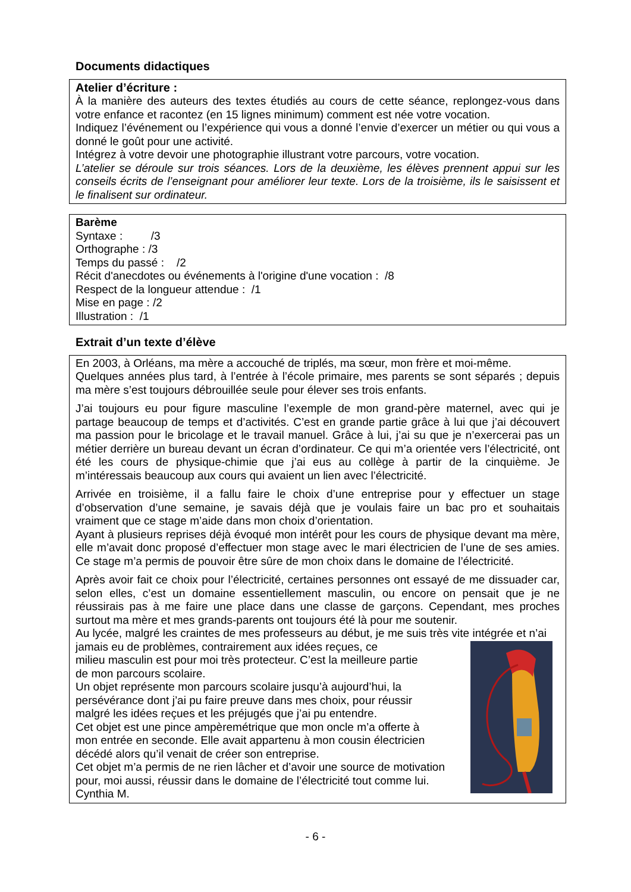Documents didactiques
Atelier d’écriture :
À la manière des auteurs des textes étudiés au cours de cette séance, replongez-vous dans votre enfance et racontez (en 15 lignes minimum) comment est née votre vocation.
Indiquez l’événement ou l’expérience qui vous a donné l’envie d’exercer un métier ou qui vous a donné le goût pour une activité.
Intégrez à votre devoir une photographie illustrant votre parcours, votre vocation.
L’atelier se déroule sur trois séances. Lors de la deuxième, les élèves prennent appui sur les conseils écrits de l’enseignant pour améliorer leur texte. Lors de la troisième, ils le saisissent et le finalisent sur ordinateur.
Barème
Syntaxe : /3
Orthographe : /3
Temps du passé : /2
Récit d'anecdotes ou événements à l'origine d'une vocation : /8
Respect de la longueur attendue : /1
Mise en page : /2
Illustration : /1
Extrait d’un texte d’élève
En 2003, à Orléans, ma mère a accouché de triplés, ma sœur, mon frère et moi-même.
Quelques années plus tard, à l’entrée à l’école primaire, mes parents se sont séparés ; depuis ma mère s’est toujours débrouillée seule pour élever ses trois enfants.
J’ai toujours eu pour figure masculine l’exemple de mon grand-père maternel, avec qui je partage beaucoup de temps et d’activités. C’est en grande partie grâce à lui que j’ai découvert ma passion pour le bricolage et le travail manuel. Grâce à lui, j’ai su que je n’exercerai pas un métier derrière un bureau devant un écran d’ordinateur. Ce qui m’a orientée vers l’électricité, ont été les cours de physique-chimie que j’ai eus au collège à partir de la cinquième. Je m’intéressais beaucoup aux cours qui avaient un lien avec l’électricité.
Arrivée en troisième, il a fallu faire le choix d’une entreprise pour y effectuer un stage d’observation d’une semaine, je savais déjà que je voulais faire un bac pro et souhaitais vraiment que ce stage m’aide dans mon choix d’orientation.
Ayant à plusieurs reprises déjà évoqué mon intérêt pour les cours de physique devant ma mère, elle m’avait donc proposé d’effectuer mon stage avec le mari électricien de l’une de ses amies. Ce stage m’a permis de pouvoir être sûre de mon choix dans le domaine de l’électricité.
Après avoir fait ce choix pour l’électricité, certaines personnes ont essayé de me dissuader car, selon elles, c’est un domaine essentiellement masculin, ou encore on pensait que je ne réussirais pas à me faire une place dans une classe de garçons. Cependant, mes proches surtout ma mère et mes grands-parents ont toujours été là pour me soutenir.
Au lycée, malgré les craintes de mes professeurs au début, je me suis très vite intégrée et n’ai
jamais eu de problèmes, contrairement aux idées reçues, ce
milieu masculin est pour moi très protecteur. C’est la meilleure partie
de mon parcours scolaire.
Un objet représente mon parcours scolaire jusqu’à aujourd’hui, la
persévérance dont j’ai pu faire preuve dans mes choix, pour réussir
malgré les idées reçues et les préjugés que j’ai pu entendre.
Cet objet est une pince ampèremétrique que mon oncle m’a offerte à
mon entrée en seconde. Elle avait appartenu à mon cousin électricien
décédé alors qu’il venait de créer son entreprise.
Cet objet m’a permis de ne rien lâcher et d’avoir une source de motivation
pour, moi aussi, réussir dans le domaine de l’électricité tout comme lui.
Cynthia M.
- 6 -